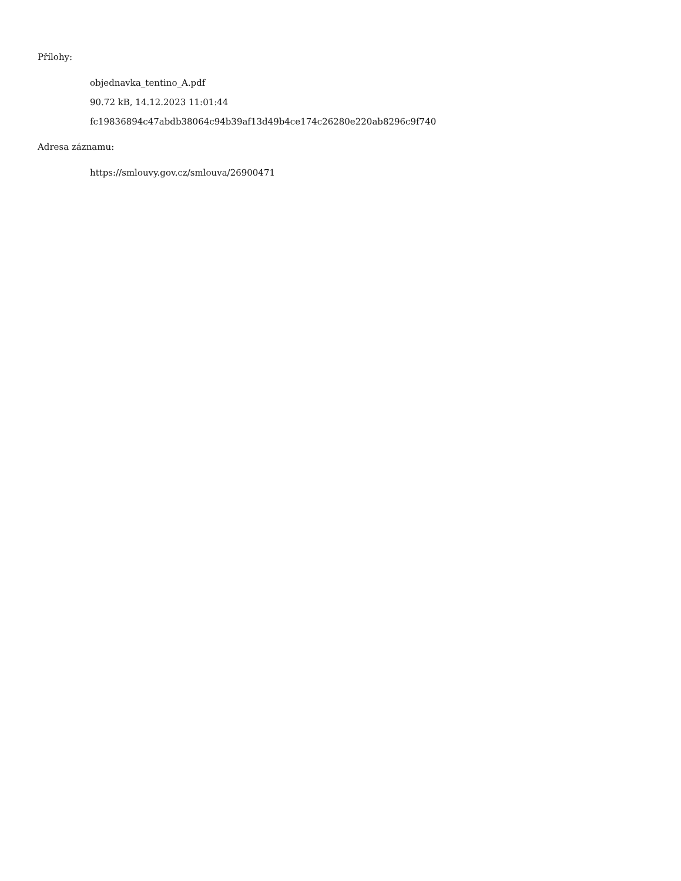Přílohy:
objednavka_tentino_A.pdf
90.72 kB, 14.12.2023 11:01:44
fc19836894c47abdb38064c94b39af13d49b4ce174c26280e220ab8296c9f740
Adresa záznamu:
https://smlouvy.gov.cz/smlouva/26900471